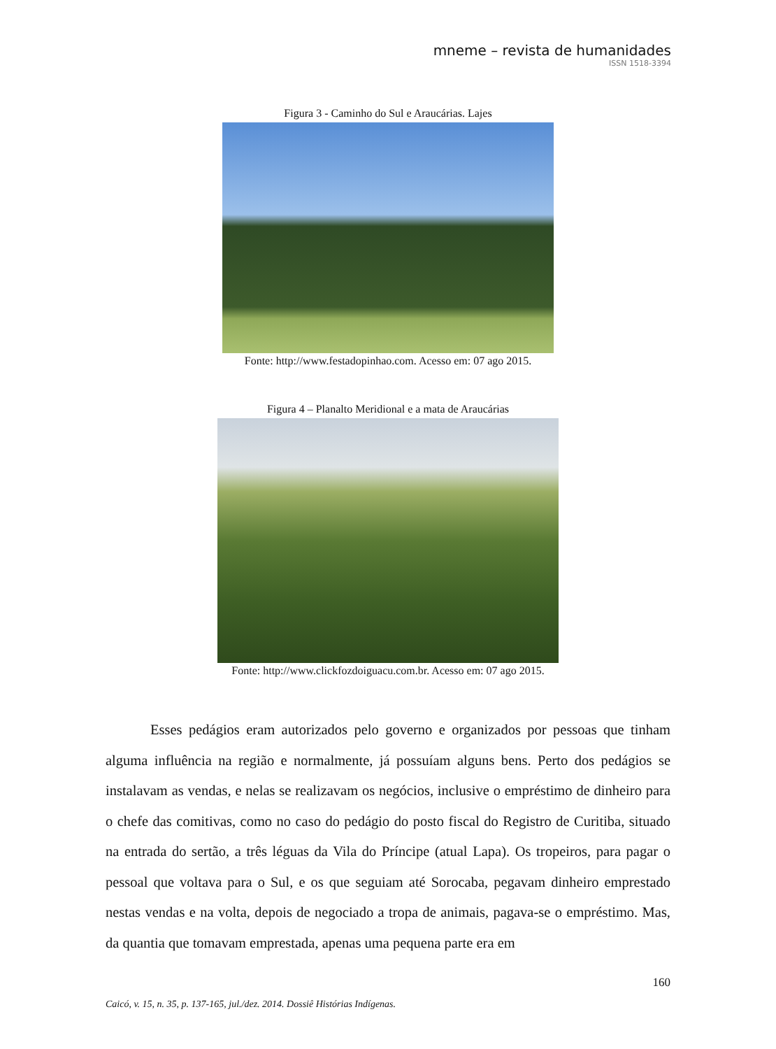mneme – revista de humanidades
ISSN 1518-3394
Figura 3 - Caminho do Sul e Araucárias. Lajes
Fonte: http://www.festadopinhao.com. Acesso em: 07 ago 2015.
Figura 4 – Planalto Meridional e a mata de Araucárias
Fonte: http://www.clickfozdoiguacu.com.br. Acesso em: 07 ago 2015.
Esses pedágios eram autorizados pelo governo e organizados por pessoas que tinham alguma influência na região e normalmente, já possuíam alguns bens. Perto dos pedágios se instalavam as vendas, e nelas se realizavam os negócios, inclusive o empréstimo de dinheiro para o chefe das comitivas, como no caso do pedágio do posto fiscal do Registro de Curitiba, situado na entrada do sertão, a três léguas da Vila do Príncipe (atual Lapa). Os tropeiros, para pagar o pessoal que voltava para o Sul, e os que seguiam até Sorocaba, pegavam dinheiro emprestado nestas vendas e na volta, depois de negociado a tropa de animais, pagava-se o empréstimo. Mas, da quantia que tomavam emprestada, apenas uma pequena parte era em
160
Caicó, v. 15, n. 35, p. 137-165, jul./dez. 2014. Dossiê Histórias Indígenas.